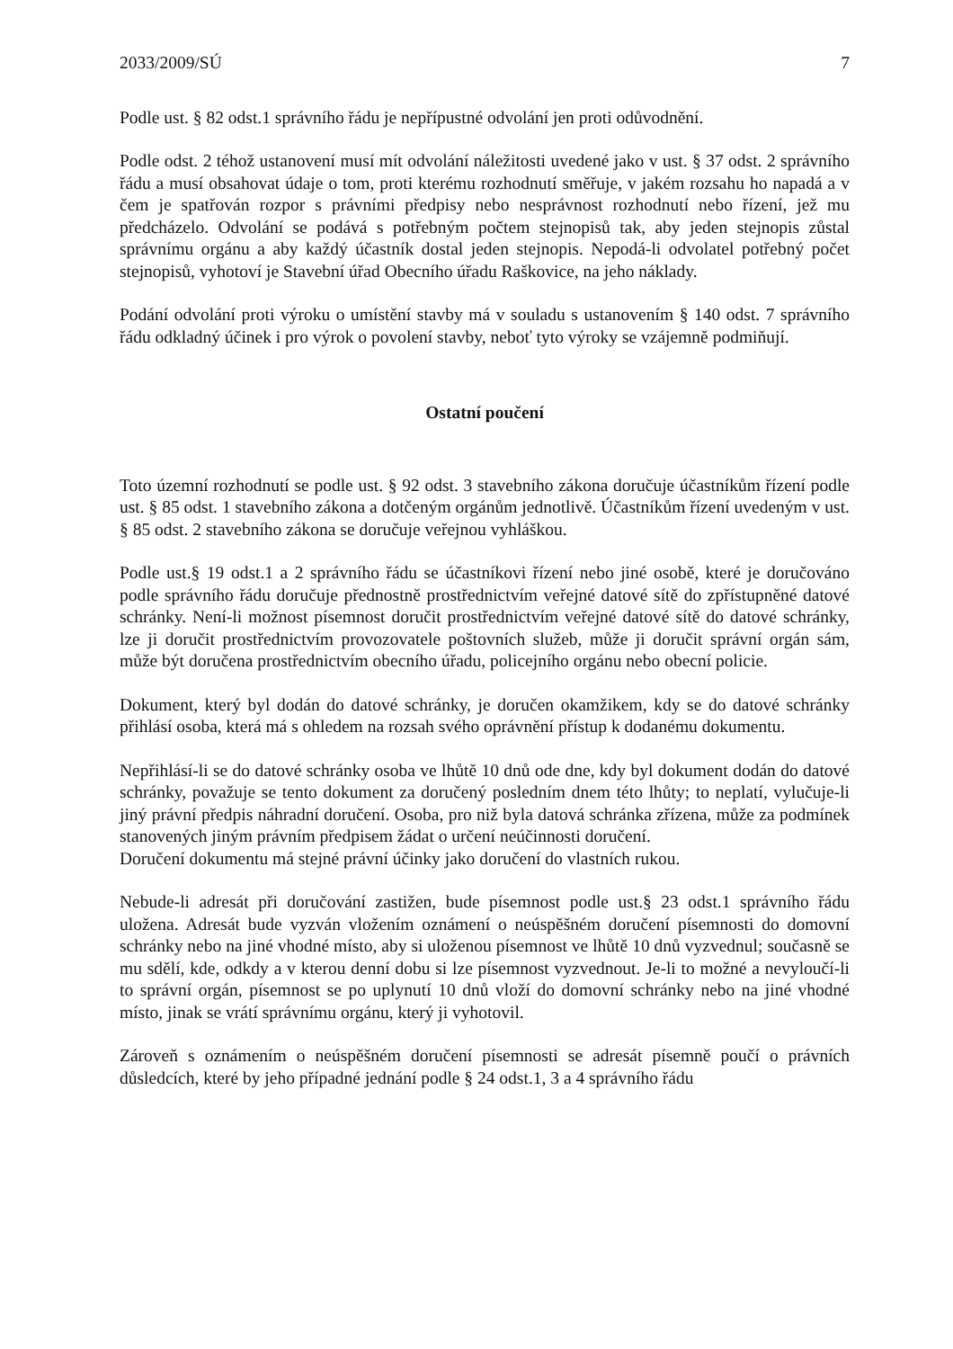2033/2009/SÚ 7
Podle ust. § 82 odst.1 správního řádu je nepřípustné odvolání jen proti odůvodnění.
Podle odst. 2 téhož ustanovení musí mít odvolání náležitosti uvedené jako v ust. § 37 odst. 2 správního řádu a musí obsahovat údaje o tom, proti kterému rozhodnutí směřuje, v jakém rozsahu ho napadá a v čem je spatřován rozpor s právními předpisy nebo nesprávnost rozhodnutí nebo řízení, jež mu předcházelo. Odvolání se podává s potřebným počtem stejnopisů tak, aby jeden stejnopis zůstal správnímu orgánu a aby každý účastník dostal jeden stejnopis. Nepodá-li odvolatel potřebný počet stejnopisů, vyhotoví je Stavební úřad Obecního úřadu Raškovice, na jeho náklady.
Podání odvolání proti výroku o umístění stavby má v souladu s ustanovením § 140 odst. 7 správního řádu odkladný účinek i pro výrok o povolení stavby, neboť tyto výroky se vzájemně podmiňují.
Ostatní poučení
Toto územní rozhodnutí se podle ust. § 92 odst. 3 stavebního zákona doručuje účastníkům řízení podle ust. § 85 odst. 1 stavebního zákona a dotčeným orgánům jednotlivě. Účastníkům řízení uvedeným v ust. § 85 odst. 2 stavebního zákona se doručuje veřejnou vyhláškou.
Podle ust.§ 19 odst.1 a 2 správního řádu se účastníkovi řízení nebo jiné osobě, které je doručováno podle správního řádu doručuje přednostně prostřednictvím veřejné datové sítě do zpřístupněné datové schránky. Není-li možnost písemnost doručit prostřednictvím veřejné datové sítě do datové schránky, lze ji doručit prostřednictvím provozovatele poštovních služeb, může ji doručit správní orgán sám, může být doručena prostřednictvím obecního úřadu, policejního orgánu nebo obecní policie.
Dokument, který byl dodán do datové schránky, je doručen okamžikem, kdy se do datové schránky přihlásí osoba, která má s ohledem na rozsah svého oprávnění přístup k dodanému dokumentu.
Nepřihlásí-li se do datové schránky osoba ve lhůtě 10 dnů ode dne, kdy byl dokument dodán do datové schránky, považuje se tento dokument za doručený posledním dnem této lhůty; to neplatí, vylučuje-li jiný právní předpis náhradní doručení. Osoba, pro niž byla datová schránka zřízena, může za podmínek stanovených jiným právním předpisem žádat o určení neúčinnosti doručení.
Doručení dokumentu má stejné právní účinky jako doručení do vlastních rukou.
Nebude-li adresát při doručování zastižen, bude písemnost podle ust.§ 23 odst.1 správního řádu uložena. Adresát bude vyzván vložením oznámení o neúspěšném doručení písemnosti do domovní schránky nebo na jiné vhodné místo, aby si uloženou písemnost ve lhůtě 10 dnů vyzvednul; současně se mu sdělí, kde, odkdy a v kterou denní dobu si lze písemnost vyzvednout. Je-li to možné a nevyloučí-li to správní orgán, písemnost se po uplynutí 10 dnů vloží do domovní schránky nebo na jiné vhodné místo, jinak se vrátí správnímu orgánu, který ji vyhotovil.
Zároveň s oznámením o neúspěšném doručení písemnosti se adresát písemně poučí o právních důsledcích, které by jeho případné jednání podle § 24 odst.1, 3 a 4 správního řádu